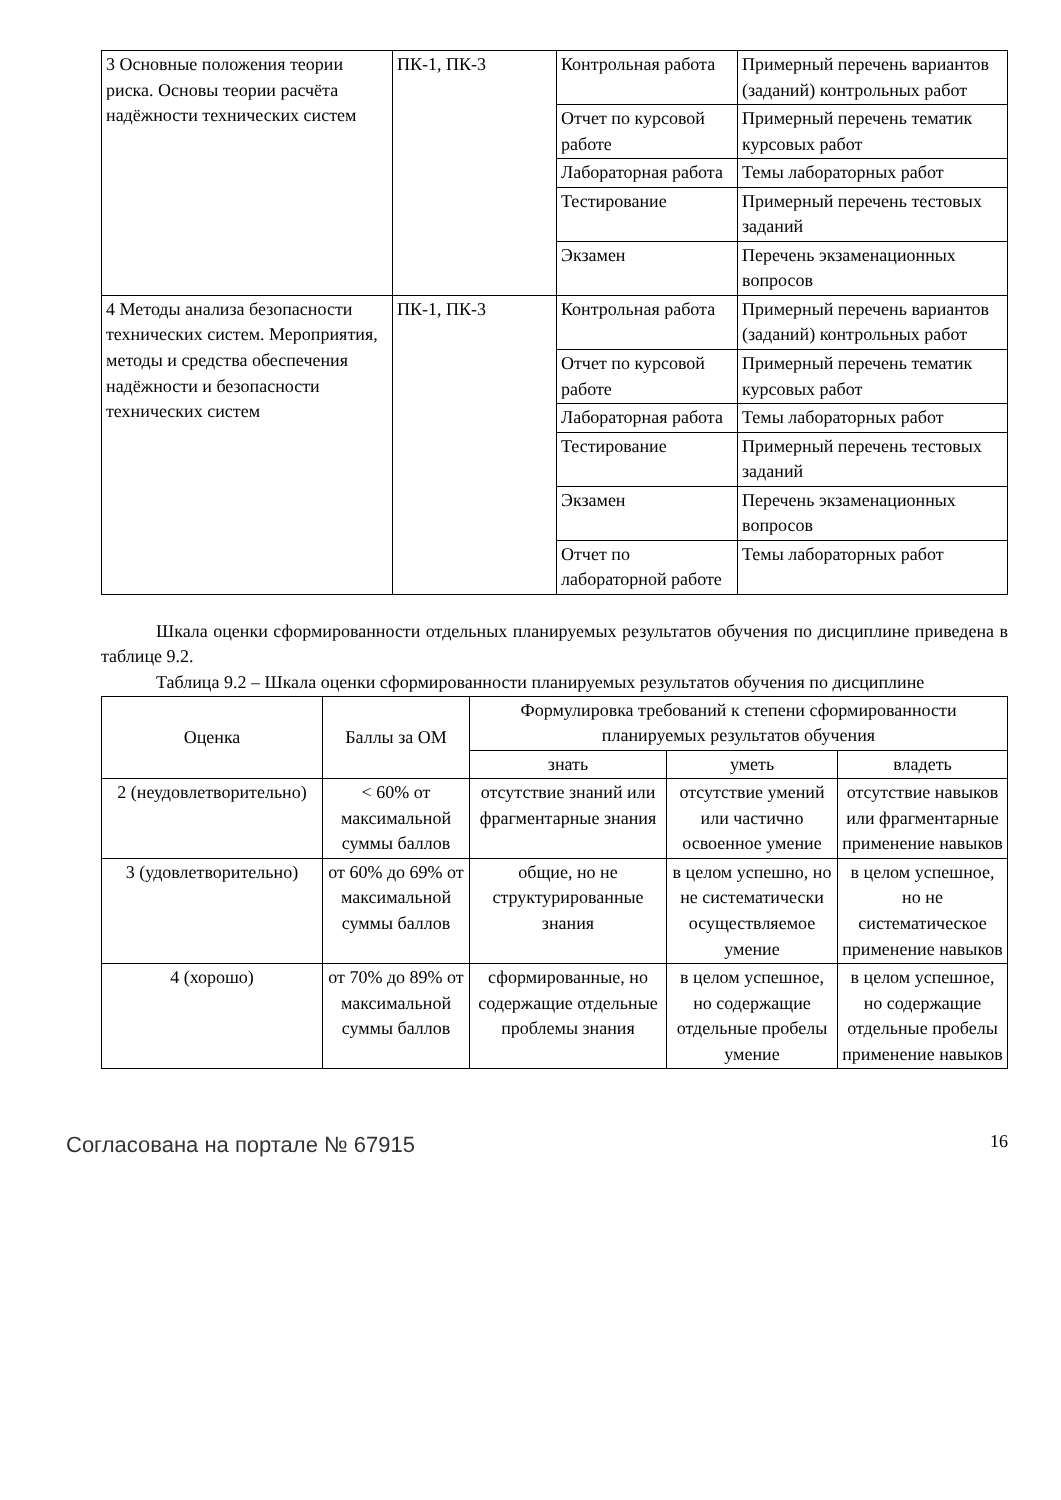| 3 Основные положения теории риска. Основы теории расчёта надёжности технических систем | ПК-1, ПК-3 | Контрольная работа | Примерный перечень вариантов (заданий) контрольных работ |
| | | Отчет по курсовой работе | Примерный перечень тематик курсовых работ |
| | | Лабораторная работа | Темы лабораторных работ |
| | | Тестирование | Примерный перечень тестовых заданий |
| | | Экзамен | Перечень экзаменационных вопросов |
| 4 Методы анализа безопасности технических систем. Мероприятия, методы и средства обеспечения надёжности и безопасности технических систем | ПК-1, ПК-3 | Контрольная работа | Примерный перечень вариантов (заданий) контрольных работ |
| | | Отчет по курсовой работе | Примерный перечень тематик курсовых работ |
| | | Лабораторная работа | Темы лабораторных работ |
| | | Тестирование | Примерный перечень тестовых заданий |
| | | Экзамен | Перечень экзаменационных вопросов |
| | | Отчет по лабораторной работе | Темы лабораторных работ |
Шкала оценки сформированности отдельных планируемых результатов обучения по дисциплине приведена в таблице 9.2.
Таблица 9.2 – Шкала оценки сформированности планируемых результатов обучения по дисциплине
| Оценка | Баллы за ОМ | Формулировка требований к степени сформированности планируемых результатов обучения | | |
| --- | --- | --- | --- | --- |
| | | знать | уметь | владеть |
| 2 (неудовлетворительно) | < 60% от максимальной суммы баллов | отсутствие знаний или фрагментарные знания | отсутствие умений или частично освоенное умение | отсутствие навыков или фрагментарные применение навыков |
| 3 (удовлетворительно) | от 60% до 69% от максимальной суммы баллов | общие, но не структурированные знания | в целом успешно, но не систематически осуществляемое умение | в целом успешное, но не систематическое применение навыков |
| 4 (хорошо) | от 70% до 89% от максимальной суммы баллов | сформированные, но содержащие отдельные проблемы знания | в целом успешное, но содержащие отдельные пробелы умение | в целом успешное, но содержащие отдельные пробелы применение навыков |
Согласована на портале № 67915 16